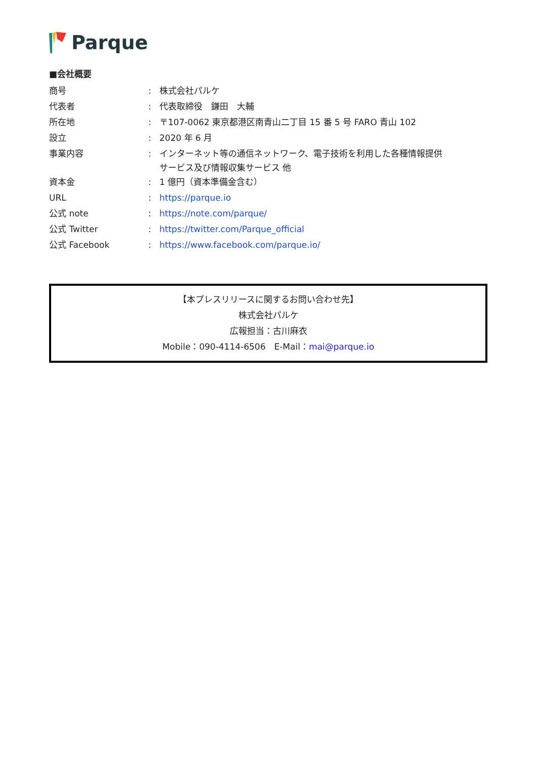Parque
■会社概要
| 商号 | : | 株式会社パルケ |
| 代表者 | : | 代表取締役 鎌田 大輔 |
| 所在地 | : | 〒107-0062 東京都港区南青山二丁目 15 番 5 号 FARO 青山 102 |
| 設立 | : | 2020 年 6 月 |
| 事業内容 | : | インターネット等の通信ネットワーク、電子技術を利用した各種情報提供 サービス及び情報収集サービス 他 |
| 資本金 | : | 1 億円（資本準備金含む） |
| URL | : | https://parque.io |
| 公式 note | : | https://note.com/parque/ |
| 公式 Twitter | : | https://twitter.com/Parque_official |
| 公式 Facebook | : | https://www.facebook.com/parque.io/ |
【本プレスリリースに関するお問い合わせ先】
株式会社パルケ
広報担当：古川麻衣
Mobile：090-4114-6506　E-Mail：mai@parque.io